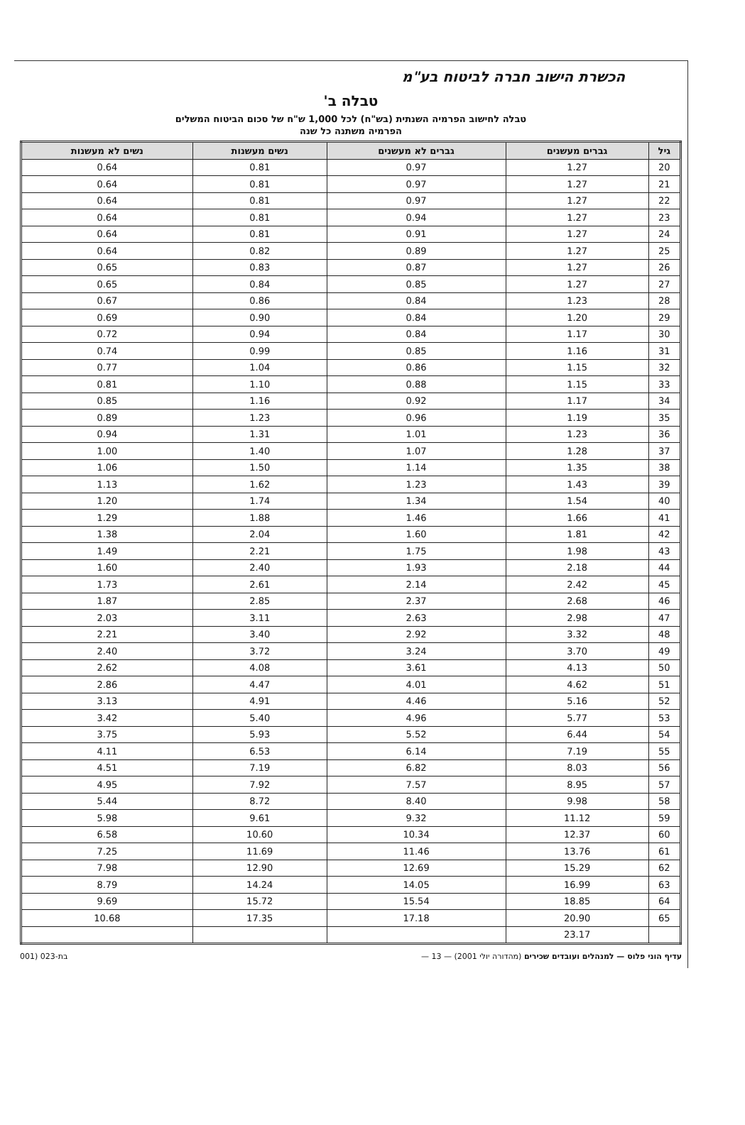הכשרת הישוב חברה לביטוח בע"מ
טבלה ב'
טבלה לחישוב הפרמיה השנתית (בש"ח) לכל 1,000 ש"ח של סכום הביטוח המשלים
הפרמיה משתנה כל שנה
| גיל | גברים מעשנים | גברים לא מעשנים | נשים מעשנות | נשים לא מעשנות |
| --- | --- | --- | --- | --- |
| 20 | 1.27 | 0.97 | 0.81 | 0.64 |
| 21 | 1.27 | 0.97 | 0.81 | 0.64 |
| 22 | 1.27 | 0.97 | 0.81 | 0.64 |
| 23 | 1.27 | 0.94 | 0.81 | 0.64 |
| 24 | 1.27 | 0.91 | 0.81 | 0.64 |
| 25 | 1.27 | 0.89 | 0.82 | 0.64 |
| 26 | 1.27 | 0.87 | 0.83 | 0.65 |
| 27 | 1.27 | 0.85 | 0.84 | 0.65 |
| 28 | 1.23 | 0.84 | 0.86 | 0.67 |
| 29 | 1.20 | 0.84 | 0.90 | 0.69 |
| 30 | 1.17 | 0.84 | 0.94 | 0.72 |
| 31 | 1.16 | 0.85 | 0.99 | 0.74 |
| 32 | 1.15 | 0.86 | 1.04 | 0.77 |
| 33 | 1.15 | 0.88 | 1.10 | 0.81 |
| 34 | 1.17 | 0.92 | 1.16 | 0.85 |
| 35 | 1.19 | 0.96 | 1.23 | 0.89 |
| 36 | 1.23 | 1.01 | 1.31 | 0.94 |
| 37 | 1.28 | 1.07 | 1.40 | 1.00 |
| 38 | 1.35 | 1.14 | 1.50 | 1.06 |
| 39 | 1.43 | 1.23 | 1.62 | 1.13 |
| 40 | 1.54 | 1.34 | 1.74 | 1.20 |
| 41 | 1.66 | 1.46 | 1.88 | 1.29 |
| 42 | 1.81 | 1.60 | 2.04 | 1.38 |
| 43 | 1.98 | 1.75 | 2.21 | 1.49 |
| 44 | 2.18 | 1.93 | 2.40 | 1.60 |
| 45 | 2.42 | 2.14 | 2.61 | 1.73 |
| 46 | 2.68 | 2.37 | 2.85 | 1.87 |
| 47 | 2.98 | 2.63 | 3.11 | 2.03 |
| 48 | 3.32 | 2.92 | 3.40 | 2.21 |
| 49 | 3.70 | 3.24 | 3.72 | 2.40 |
| 50 | 4.13 | 3.61 | 4.08 | 2.62 |
| 51 | 4.62 | 4.01 | 4.47 | 2.86 |
| 52 | 5.16 | 4.46 | 4.91 | 3.13 |
| 53 | 5.77 | 4.96 | 5.40 | 3.42 |
| 54 | 6.44 | 5.52 | 5.93 | 3.75 |
| 55 | 7.19 | 6.14 | 6.53 | 4.11 |
| 56 | 8.03 | 6.82 | 7.19 | 4.51 |
| 57 | 8.95 | 7.57 | 7.92 | 4.95 |
| 58 | 9.98 | 8.40 | 8.72 | 5.44 |
| 59 | 11.12 | 9.32 | 9.61 | 5.98 |
| 60 | 12.37 | 10.34 | 10.60 | 6.58 |
| 61 | 13.76 | 11.46 | 11.69 | 7.25 |
| 62 | 15.29 | 12.69 | 12.90 | 7.98 |
| 63 | 16.99 | 14.05 | 14.24 | 8.79 |
| 64 | 18.85 | 15.54 | 15.72 | 9.69 |
| 65 | 20.90 | 17.18 | 17.35 | 10.68 |
| | 23.17 | | | |
עדיף הוני פלוס — למנהלים ועובדים שכירים (מהדורה יולי 2001) — 13 — בת-023 (001